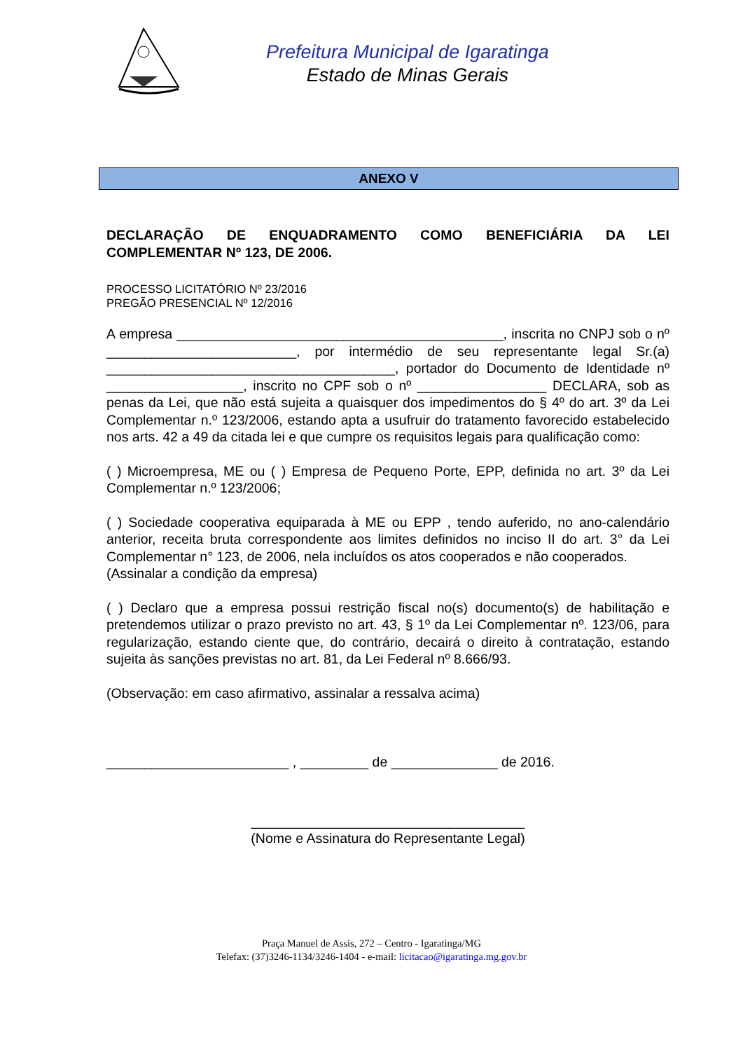Prefeitura Municipal de Igaratinga
Estado de Minas Gerais
ANEXO V
DECLARAÇÃO DE ENQUADRAMENTO COMO BENEFICIÁRIA DA LEI COMPLEMENTAR Nº 123, DE 2006.
PROCESSO LICITATÓRIO Nº 23/2016
PREGÃO PRESENCIAL Nº 12/2016
A empresa ___________________________________________, inscrita no CNPJ sob o nº _________________________, por intermédio de seu representante legal Sr.(a) ______________________________________, portador do Documento de Identidade nº __________________, inscrito no CPF sob o nº _________________ DECLARA, sob as penas da Lei, que não está sujeita a quaisquer dos impedimentos do § 4º do art. 3º da Lei Complementar n.º 123/2006, estando apta a usufruir do tratamento favorecido estabelecido nos arts. 42 a 49 da citada lei e que cumpre os requisitos legais para qualificação como:
( ) Microempresa, ME ou ( ) Empresa de Pequeno Porte, EPP, definida no art. 3º da Lei Complementar n.º 123/2006;
( ) Sociedade cooperativa equiparada à ME ou EPP , tendo auferido, no ano-calendário anterior, receita bruta correspondente aos limites definidos no inciso II do art. 3° da Lei Complementar n° 123, de 2006, nela incluídos os atos cooperados e não cooperados.
(Assinalar a condição da empresa)
( ) Declaro que a empresa possui restrição fiscal no(s) documento(s) de habilitação e pretendemos utilizar o prazo previsto no art. 43, § 1º da Lei Complementar nº. 123/06, para regularização, estando ciente que, do contrário, decairá o direito à contratação, estando sujeita às sanções previstas no art. 81, da Lei Federal nº 8.666/93.
(Observação: em caso afirmativo, assinalar a ressalva acima)
________________________ , _________ de ______________ de 2016.
____________________________________
(Nome e Assinatura do Representante Legal)
Praça Manuel de Assis, 272 – Centro - Igaratinga/MG
Telefax: (37)3246-1134/3246-1404 - e-mail: licitacao@igaratinga.mg.gov.br